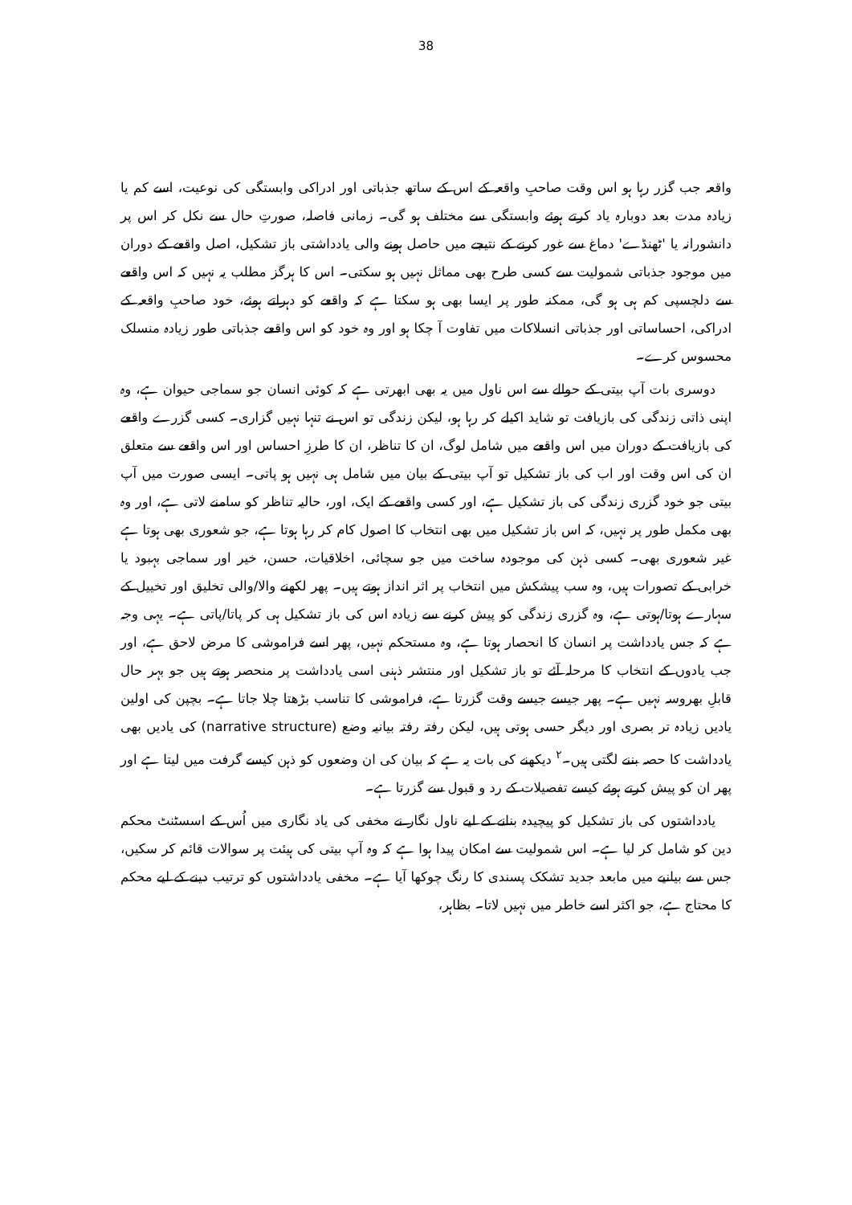38
واقعہ جب گزر رہا ہو اس وقت صاحبِ واقعہ کے اس کے ساتھ جذباتی اور ادراکی وابستگی کی نوعیت، اسے کم یا زیادہ مدت بعد دوبارہ یاد کرتے ہوئے وابستگی سے مختلف ہو گی۔ زمانی فاصلہ، صورتِ حال سے نکل کر اس پر دانشورانہ یا 'ٹھنڈے' دماغ سے غور کرنے کے نتیجے میں حاصل ہونے والی یادداشتی باز تشکیل، اصل واقعے کے دوران میں موجود جذباتی شمولیت سے کسی طرح بھی مماثل نہیں ہو سکتی۔ اس کا ہرگز مطلب یہ نہیں کہ اس واقعے سے دلچسپی کم ہی ہو گی، ممکنہ طور پر ایسا بھی ہو سکتا ہے کہ واقعے کو دہراتے ہوئے، خود صاحبِ واقعہ کے ادراکی، احساساتی اور جذباتی انسلاکات میں تفاوت آ چکا ہو اور وہ خود کو اس واقعے جذباتی طور زیادہ منسلک محسوس کرے۔
دوسری بات آپ بیتی کے حوالے سے اس ناول میں یہ بھی ابھرتی ہے کہ کوئی انسان جو سماجی حیوان ہے، وہ اپنی ذاتی زندگی کی بازیافت تو شاید اکیلے کر رہا ہو، لیکن زندگی تو اس نے تنہا نہیں گزاری۔ کسی گزرے واقعے کی بازیافت کے دوران میں اس واقعے میں شامل لوگ، ان کا تناظر، ان کا طرزِ احساس اور اس واقعے سے متعلق ان کی اس وقت اور اب کی باز تشکیل تو آپ بیتی کے بیان میں شامل ہی نہیں ہو پاتی۔ ایسی صورت میں آپ بیتی جو خود گزری زندگی کی باز تشکیل ہے، اور کسی واقعے کے ایک، اور، حالیہ تناظر کو سامنے لاتی ہے، اور وہ بھی مکمل طور پر نہیں، کہ اس باز تشکیل میں بھی انتخاب کا اصول کام کر رہا ہوتا ہے، جو شعوری بھی ہوتا ہے غیر شعوری بھی۔ کسی ذہن کی موجودہ ساخت میں جو سچائی، اخلاقیات، حسن، خیر اور سماجی بہبود یا خرابی کے تصورات ہیں، وہ سب پیشکش میں انتخاب پر اثر انداز ہوتے ہیں۔ پھر لکھنے والا/والی تخلیق اور تخییل کے سہارے ہوتا/ہوتی ہے، وہ گزری زندگی کو پیش کرنے سے زیادہ اس کی باز تشکیل ہی کر پاتا/پاتی ہے۔ یہی وجہ ہے کہ جس یادداشت پر انسان کا انحصار ہوتا ہے، وہ مستحکم نہیں، پھر اسے فراموشی کا مرض لاحق ہے، اور جب یادوں کے انتخاب کا مرحلہ آئے تو باز تشکیل اور منتشر ذہنی اسی یادداشت پر منحصر ہوتے ہیں جو بہر حال قابلِ بھروسہ نہیں ہے۔ پھر جیسے جیسے وقت گزرتا ہے، فراموشی کا تناسب بڑھتا چلا جاتا ہے۔ بچپن کی اولین یادیں زیادہ تر بصری اور دیگر حسی ہوتی ہیں، لیکن رفتہ رفتہ بیانیہ وضع (narrative structure) کی یادیں بھی یادداشت کا حصہ بننے لگتی ہیں۔<sup>۲</sup> دیکھنے کی بات یہ ہے کہ بیان کی ان وضعوں کو ذہن کیسے گرفت میں لیتا ہے اور پھر ان کو پیش کرتے ہوئے کیسے تفصیلات کے رد و قبول سے گزرتا ہے۔
یادداشتوں کی باز تشکیل کو پیچیدہ بنانے کے لیے ناول نگار نے مخفی کی یاد نگاری میں اُس کے اسسٹنٹ محکم دین کو شامل کر لیا ہے۔ اس شمولیت سے امکان پیدا ہوا ہے کہ وہ آپ بیتی کی ہیئت پر سوالات قائم کر سکیں، جس سے بیانیے میں مابعد جدید تشکک پسندی کا رنگ چوکھا آیا ہے۔ مخفی یادداشتوں کو ترتیب دینے کے لیے محکم کا محتاج ہے، جو اکثر اسے خاطر میں نہیں لاتا۔ بظاہر،